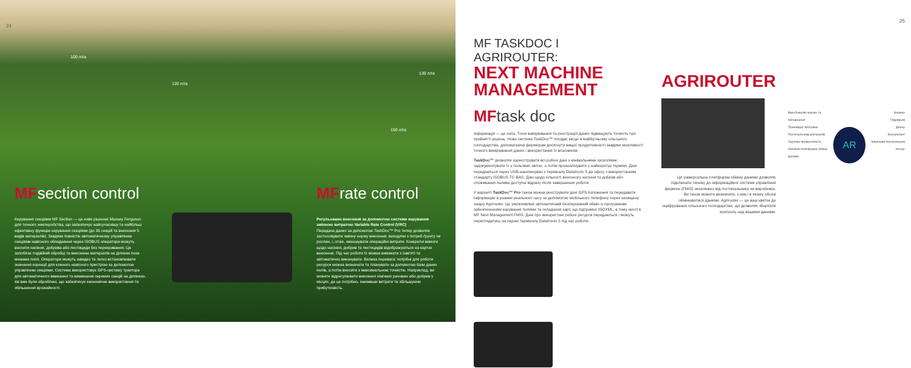24
100 л/га
120 л/га
130 л/га
150 л/га
MFsection control
Керування секціями MF Section — це нове рішення Massey Ferguson для точного землеробства, що забезпечує найсучаснішу та найбільш ефективну функцію керування секціями (до 36 секцій та внесення 5 видів матеріалів). Завдяки повністю автоматичному управлінню секціями навісного обладнання через ISOBUS оператори можуть вносити насіння, добрива або пестициди без перекривання. Це запобігає подвійній обробці та внесенню матеріалів на ділянки поза межами поля. Оператори можуть швидко та легко встановлювати значення корекції для кожного навісного пристрою за допомогою управлінню секціями. Система використовує GPS-систему трактора для автоматичного вмикання та вимикання окремих секцій на ділянках, які вже були оброблені, що забезпечує економічне використання та збільшення врожайності.
MFrate control
Регульоване внесення за допомогою системи керування змінною витратою Variable Rate Control (VRC)
Передача даних за допомогою TaskDoc™ Pro тепер дозволяє застосовувати змінну норму внесення, виходячи з потреб ґрунту чи рослин, і, отже, зменшувати операційні витрати. Конкретні вимоги щодо насіння, добрив та пестицидів відображуються на картах внесення. Під час роботи їх можна вимикати з пам'яті та автоматично виконувати. Велика перевага: потрібні для роботи ресурси можна визначати та планувати за допомогою бази даних полів, а потім вносити з максимальною точністю. Наприклад, ви можете відрегулювати внесення хімічних речовин або добрив у місцях, де це потрібно, знизивши витрати та збільшуючи прибутковість.
MF TASKDOC І AGRIROUTER:
NEXT MACHINE
MANAGEMENT
MFtask doc
Інформація — це сила. Точні вимірювання та реєстрація даних підвищують точність при прийнятті рішень. Нова система TaskDoc™ посідає місце в майбутньому сільського господарства, допомагаючи фермерам досягнути вищої продуктивності завдяки можливості точного вимірювання даних і використання їх власником.
TaskDoc™ дозволяє зареєструвати всі робочі дані з мінімальними зусиллями, задокументувати їх у польових звітах, а потім проаналізувати у найкоротші терміни. Дані передаються через USB-накопичувач з терміналу Datatronic 5 до офісу з використанням стандарту ISOBUS TC-BAS. Дані щодо кількості внесеного насіння та добрив або споживання палива доступні відразу після завершення роботи.
У варіанті TaskDoc™ Pro також можна реєструвати дані GPS положення та передавати інформацію в режимі реального часу за допомогою мобільного телефону через захищену хмару Agrirouter. Це уможливлює автоматичний безперервний обмін із програмним забезпеченням керування полями та складання карт, що підтримує ISOXML, в тому числі в MF Next Management FMIS. Дані про використані робочі ресурси передаються і можуть переглядатись на екрані терміналу Datatronic 5 під час роботи.
AGRIROUTER
Ця універсальна платформа обміну даними дозволяє підключати техніку до інформаційної системи управління фермою (FMIS) незалежно від постачальника чи виробника. Ви також можете визначити, з ким і в якому обсязі обмінюватися даними. Agrirouter — це ваш квиток до оцифрування сільського господарства, що дозволяє зберігати контроль над вашими даними.
25
Виробництво машин та обладнання
Провайдер програми
Постачальники матеріалів
Харчова промисловість
Зовнішні платформи обміну даними
AR
Фермер
Підрядник
Дилер
Консультант
Зовнішній постачальник послуг